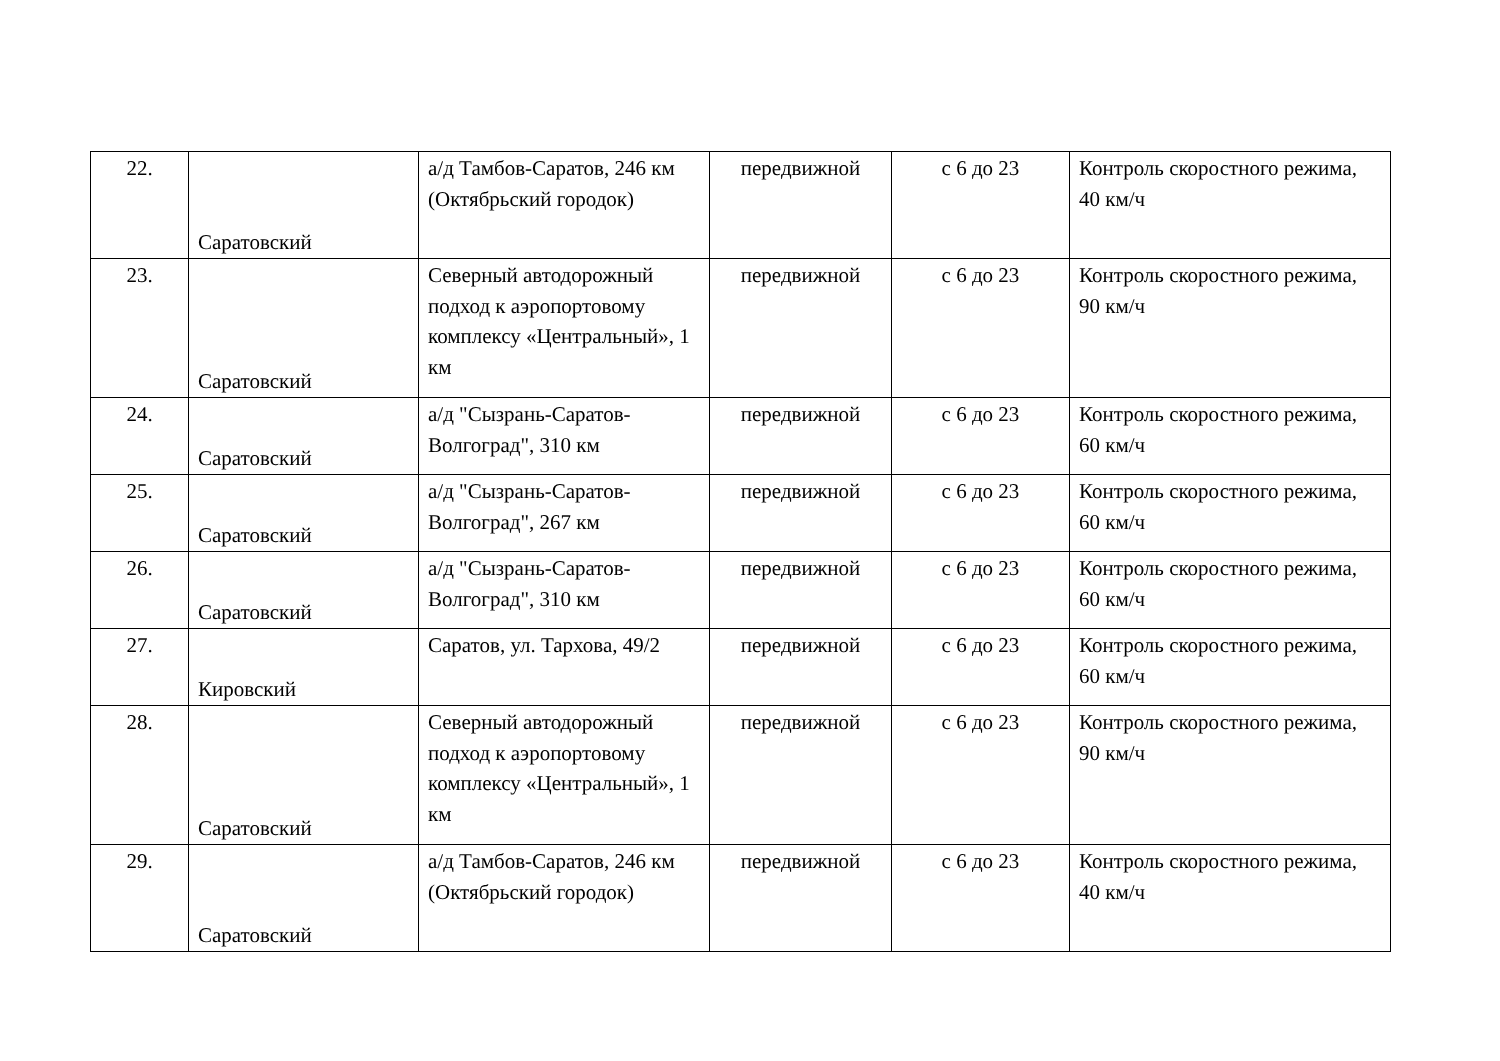| 22. | Саратовский | а/д Тамбов-Саратов, 246 км (Октябрьский городок) | передвижной | с 6 до 23 | Контроль скоростного режима, 40 км/ч |
| 23. | Саратовский | Северный автодорожный подход к аэропортовому комплексу «Центральный», 1 км | передвижной | с 6 до 23 | Контроль скоростного режима, 90 км/ч |
| 24. | Саратовский | а/д "Сызрань-Саратов-Волгоград", 310 км | передвижной | с 6 до 23 | Контроль скоростного режима, 60 км/ч |
| 25. | Саратовский | а/д "Сызрань-Саратов-Волгоград", 267 км | передвижной | с 6 до 23 | Контроль скоростного режима, 60 км/ч |
| 26. | Саратовский | а/д "Сызрань-Саратов-Волгоград", 310 км | передвижной | с 6 до 23 | Контроль скоростного режима, 60 км/ч |
| 27. | Кировский | Саратов, ул. Тархова, 49/2 | передвижной | с 6 до 23 | Контроль скоростного режима, 60 км/ч |
| 28. | Саратовский | Северный автодорожный подход к аэропортовому комплексу «Центральный», 1 км | передвижной | с 6 до 23 | Контроль скоростного режима, 90 км/ч |
| 29. | Саратовский | а/д Тамбов-Саратов, 246 км (Октябрьский городок) | передвижной | с 6 до 23 | Контроль скоростного режима, 40 км/ч |